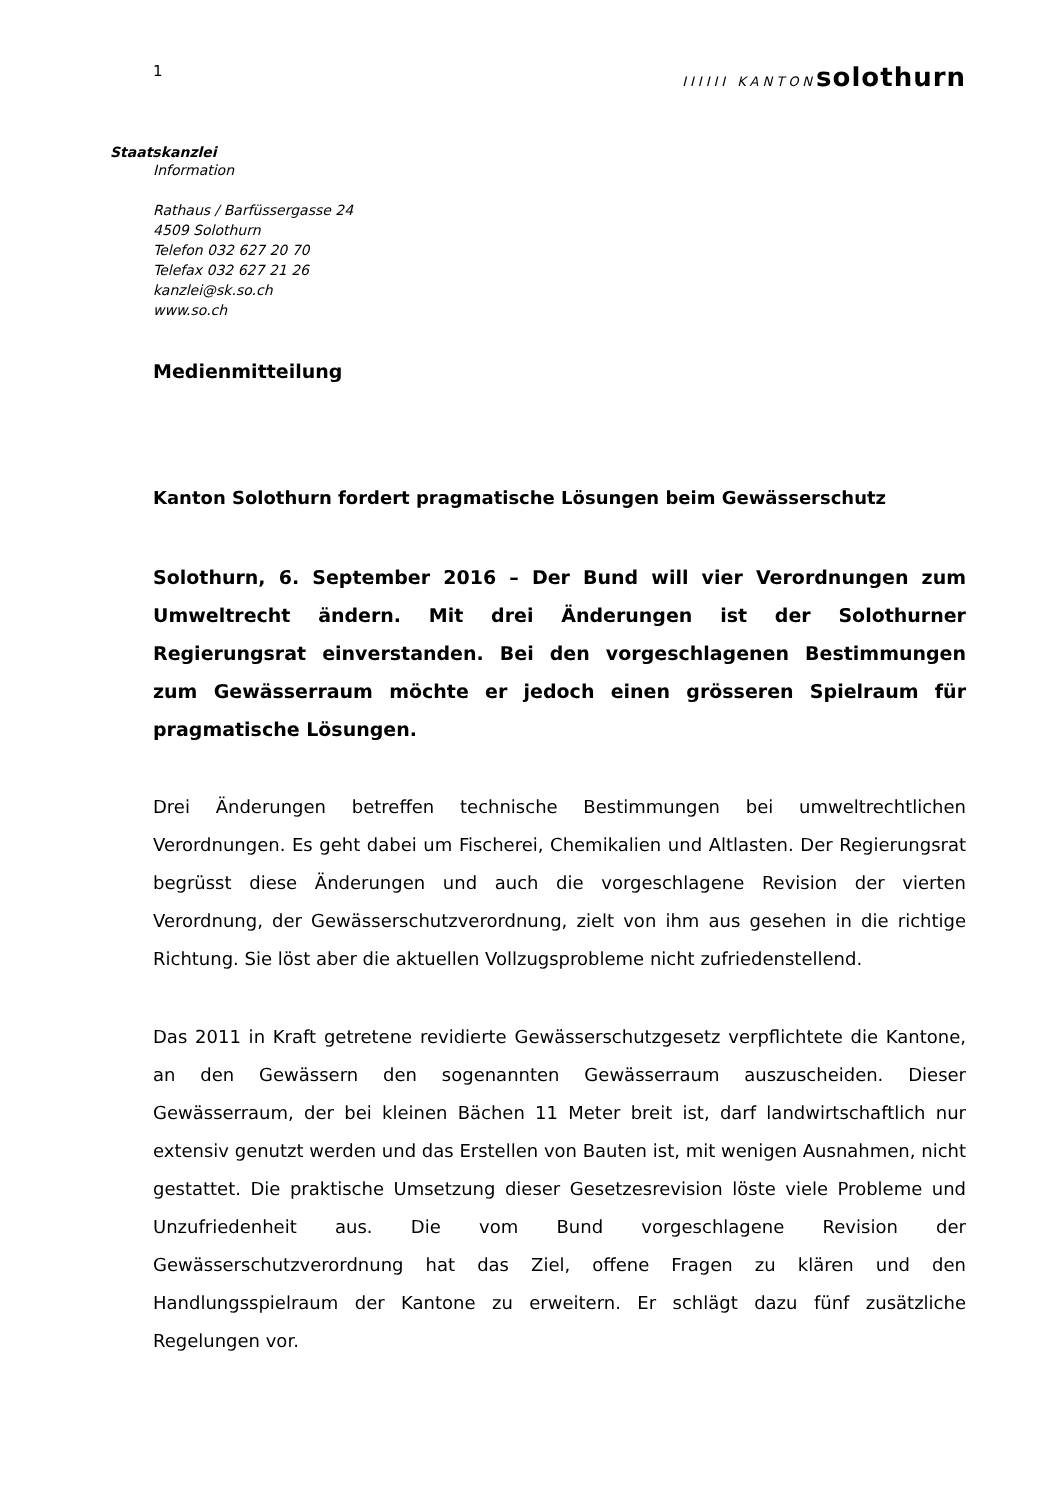1
IIIIII KANTONsolothurn
Staatskanzlei
Information
Rathaus / Barfüssergasse 24
4509 Solothurn
Telefon 032 627 20 70
Telefax 032 627 21 26
kanzlei@sk.so.ch
www.so.ch
Medienmitteilung
Kanton Solothurn fordert pragmatische Lösungen beim Gewässerschutz
Solothurn, 6. September 2016 – Der Bund will vier Verordnungen zum Umweltrecht ändern. Mit drei Änderungen ist der Solothurner Regierungsrat einverstanden. Bei den vorgeschlagenen Bestimmungen zum Gewässerraum möchte er jedoch einen grösseren Spielraum für pragmatische Lösungen.
Drei Änderungen betreffen technische Bestimmungen bei umweltrechtlichen Verordnungen. Es geht dabei um Fischerei, Chemikalien und Altlasten. Der Regierungsrat begrüsst diese Änderungen und auch die vorgeschlagene Revision der vierten Verordnung, der Gewässerschutzverordnung, zielt von ihm aus gesehen in die richtige Richtung. Sie löst aber die aktuellen Vollzugsprobleme nicht zufriedenstellend.
Das 2011 in Kraft getretene revidierte Gewässerschutzgesetz verpflichtete die Kantone, an den Gewässern den sogenannten Gewässerraum auszuscheiden. Dieser Gewässerraum, der bei kleinen Bächen 11 Meter breit ist, darf landwirtschaftlich nur extensiv genutzt werden und das Erstellen von Bauten ist, mit wenigen Ausnahmen, nicht gestattet. Die praktische Umsetzung dieser Gesetzesrevision löste viele Probleme und Unzufriedenheit aus. Die vom Bund vorgeschlagene Revision der Gewässerschutzverordnung hat das Ziel, offene Fragen zu klären und den Handlungsspielraum der Kantone zu erweitern. Er schlägt dazu fünf zusätzliche Regelungen vor.